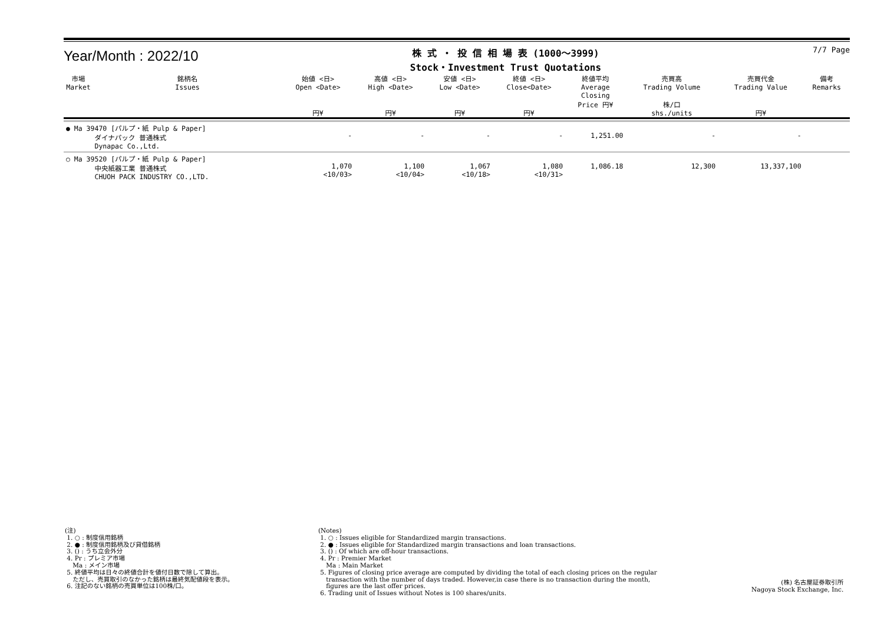Year/Month : 2022/10
株 式 ・ 投 信 相 場 表 (1000～3999)
Stock・Investment Trust Quotations
7/7 Page
| 市場 Market | 銘柄名 Issues | 始値 <日> Open <Date> 円¥ | 高値 <日> High <Date> 円¥ | 安値 <日> Low <Date> 円¥ | 終値 <日> Close<Date> 円¥ | 終値平均 Average Closing Price 円¥ | 売買高 Trading Volume 株/口 shs./units | 売買代金 Trading Value 円¥ | 備考 Remarks |
| --- | --- | --- | --- | --- | --- | --- | --- | --- | --- |
| ● Ma 39470 [パルプ・紙 Pulp & Paper] ダイナパック 普通株式 Dynapac Co.,Ltd. | | - | - | - | - | 1,251.00 | - | - | |
| ○ Ma 39520 [パルプ・紙 Pulp & Paper] 中央紙器工業 普通株式 CHUOH PACK INDUSTRY CO.,LTD. | | 1,070 <10/03> | 1,100 <10/04> | 1,067 <10/18> | 1,080 <10/31> | 1,086.18 | 12,300 | 13,337,100 | |
(注) 1. ○ : 制度信用銘柄 2. ● : 制度信用銘柄及び貸借銘柄 3. () : うち立会外分 4. Pr : プレミア市場 Ma : メイン市場 5. 終値平均は日々の終値合計を値付日数で除して算出。 ただし、売買取引のなかった銘柄は最終気配値段を表示。 6. 注記のない銘柄の売買単位は100株/口。
(Notes) 1. ○ : Issues eligible for Standardized margin transactions. 2. ● : Issues eligible for Standardized margin transactions and loan transactions. 3. () : Of which are off-hour transactions. 4. Pr : Premier Market Ma : Main Market 5. Figures of closing price average are computed by dividing the total of each closing prices on the regular transaction with the number of days traded. However,in case there is no transaction during the month, figures are the last offer prices. 6. Trading unit of Issues without Notes is 100 shares/units.
(株) 名古屋証券取引所 Nagoya Stock Exchange, Inc.